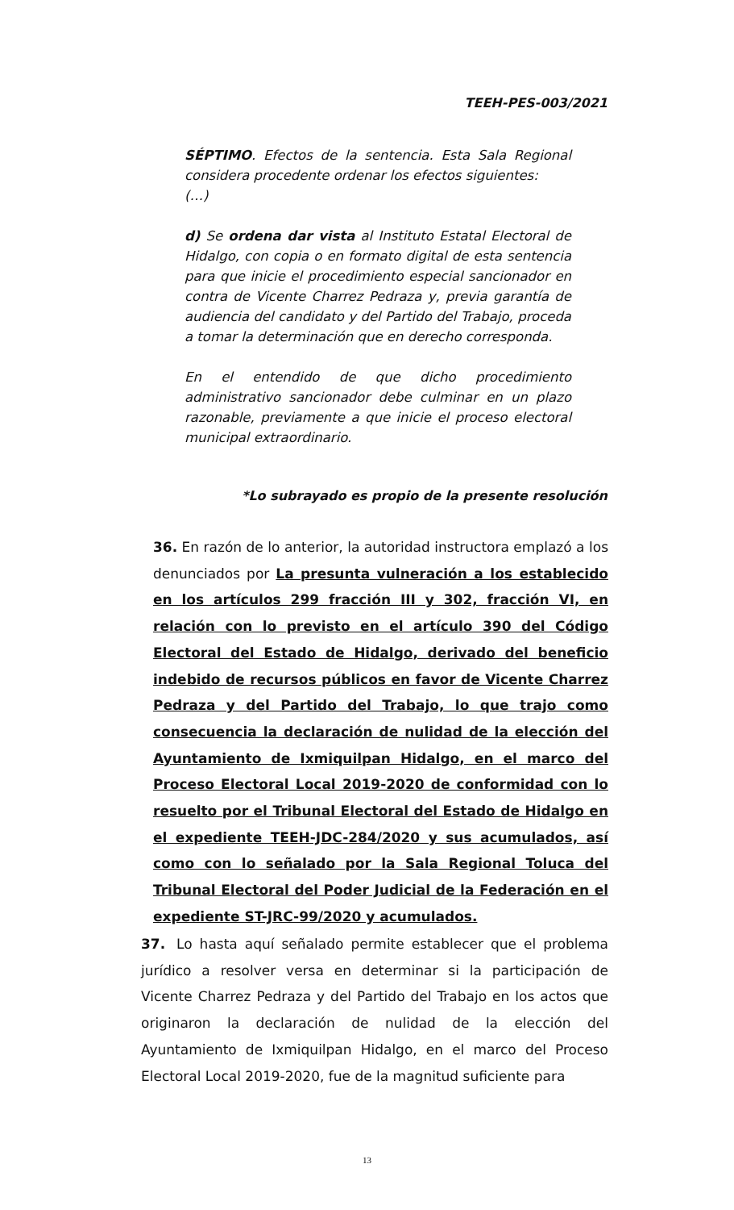TEEH-PES-003/2021
SÉPTIMO. Efectos de la sentencia. Esta Sala Regional considera procedente ordenar los efectos siguientes:
(…)
d) Se ordena dar vista al Instituto Estatal Electoral de Hidalgo, con copia o en formato digital de esta sentencia para que inicie el procedimiento especial sancionador en contra de Vicente Charrez Pedraza y, previa garantía de audiencia del candidato y del Partido del Trabajo, proceda a tomar la determinación que en derecho corresponda.
En el entendido de que dicho procedimiento administrativo sancionador debe culminar en un plazo razonable, previamente a que inicie el proceso electoral municipal extraordinario.
*Lo subrayado es propio de la presente resolución
36. En razón de lo anterior, la autoridad instructora emplazó a los denunciados por La presunta vulneración a los establecido en los artículos 299 fracción III y 302, fracción VI, en relación con lo previsto en el artículo 390 del Código Electoral del Estado de Hidalgo, derivado del beneficio indebido de recursos públicos en favor de Vicente Charrez Pedraza y del Partido del Trabajo, lo que trajo como consecuencia la declaración de nulidad de la elección del Ayuntamiento de Ixmiquilpan Hidalgo, en el marco del Proceso Electoral Local 2019-2020 de conformidad con lo resuelto por el Tribunal Electoral del Estado de Hidalgo en el expediente TEEH-JDC-284/2020 y sus acumulados, así como con lo señalado por la Sala Regional Toluca del Tribunal Electoral del Poder Judicial de la Federación en el expediente ST-JRC-99/2020 y acumulados.
37. Lo hasta aquí señalado permite establecer que el problema jurídico a resolver versa en determinar si la participación de Vicente Charrez Pedraza y del Partido del Trabajo en los actos que originaron la declaración de nulidad de la elección del Ayuntamiento de Ixmiquilpan Hidalgo, en el marco del Proceso Electoral Local 2019-2020, fue de la magnitud suficiente para
13